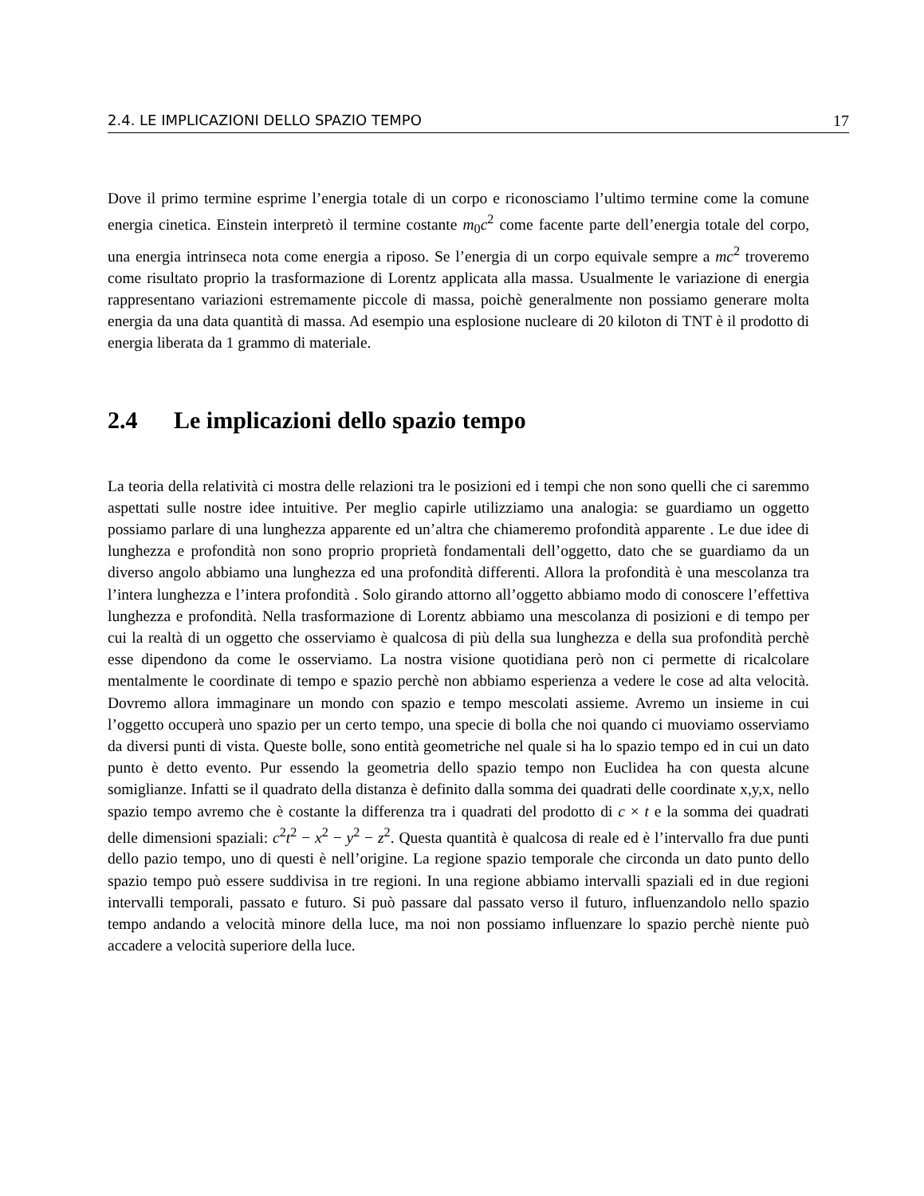2.4. LE IMPLICAZIONI DELLO SPAZIO TEMPO 17
Dove il primo termine esprime l’energia totale di un corpo e riconosciamo l’ultimo termine come la comune energia cinetica. Einstein interpretò il termine costante m<sub>0</sub>c<sup>2</sup> come facente parte dell’energia totale del corpo, una energia intrinseca nota come energia a riposo. Se l’energia di un corpo equivale sempre a mc<sup>2</sup> troveremo come risultato proprio la trasformazione di Lorentz applicata alla massa. Usualmente le variazione di energia rappresentano variazioni estremamente piccole di massa, poichè generalmente non possiamo generare molta energia da una data quantità di massa. Ad esempio una esplosione nucleare di 20 kiloton di TNT è il prodotto di energia liberata da 1 grammo di materiale.
2.4 Le implicazioni dello spazio tempo
La teoria della relatività ci mostra delle relazioni tra le posizioni ed i tempi che non sono quelli che ci saremmo aspettati sulle nostre idee intuitive. Per meglio capirle utilizziamo una analogia: se guardiamo un oggetto possiamo parlare di una lunghezza apparente ed un’altra che chiameremo profondità apparente . Le due idee di lunghezza e profondità non sono proprio proprietà fondamentali dell’oggetto, dato che se guardiamo da un diverso angolo abbiamo una lunghezza ed una profondità differenti. Allora la profondità è una mescolanza tra l’intera lunghezza e l’intera profondità . Solo girando attorno all’oggetto abbiamo modo di conoscere l’effettiva lunghezza e profondità. Nella trasformazione di Lorentz abbiamo una mescolanza di posizioni e di tempo per cui la realtà di un oggetto che osserviamo è qualcosa di più della sua lunghezza e della sua profondità perchè esse dipendono da come le osserviamo. La nostra visione quotidiana però non ci permette di ricalcolare mentalmente le coordinate di tempo e spazio perchè non abbiamo esperienza a vedere le cose ad alta velocità. Dovremo allora immaginare un mondo con spazio e tempo mescolati assieme. Avremo un insieme in cui l’oggetto occuperà uno spazio per un certo tempo, una specie di bolla che noi quando ci muoviamo osserviamo da diversi punti di vista. Queste bolle, sono entità geometriche nel quale si ha lo spazio tempo ed in cui un dato punto è detto evento. Pur essendo la geometria dello spazio tempo non Euclidea ha con questa alcune somiglianze. Infatti se il quadrato della distanza è definito dalla somma dei quadrati delle coordinate x,y,x, nello spazio tempo avremo che è costante la differenza tra i quadrati del prodotto di c × t e la somma dei quadrati delle dimensioni spaziali: c<sup>2</sup>t<sup>2</sup> − x<sup>2</sup> − y<sup>2</sup> − z<sup>2</sup>. Questa quantità è qualcosa di reale ed è l’intervallo fra due punti dello pazio tempo, uno di questi è nell’origine. La regione spazio temporale che circonda un dato punto dello spazio tempo può essere suddivisa in tre regioni. In una regione abbiamo intervalli spaziali ed in due regioni intervalli temporali, passato e futuro. Si può passare dal passato verso il futuro, influenzandolo nello spazio tempo andando a velocità minore della luce, ma noi non possiamo influenzare lo spazio perchè niente può accadere a velocità superiore della luce.